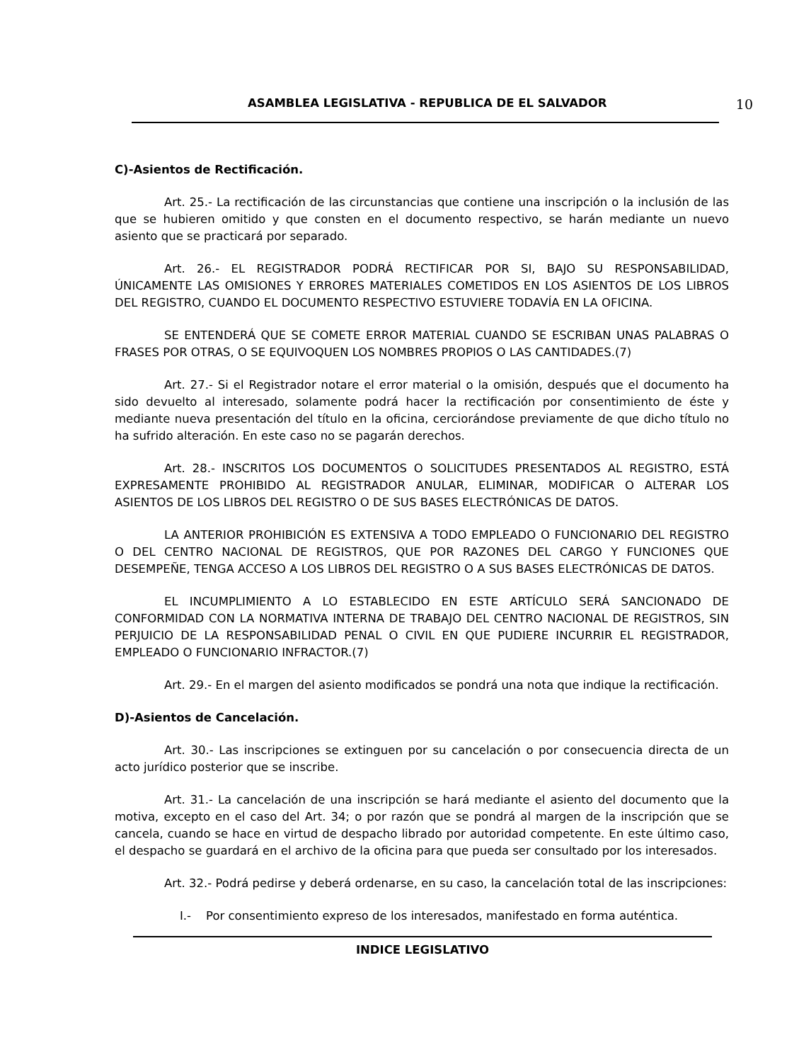ASAMBLEA LEGISLATIVA - REPUBLICA DE EL SALVADOR 10
C)-Asientos de Rectificación.
Art. 25.- La rectificación de las circunstancias que contiene una inscripción o la inclusión de las que se hubieren omitido y que consten en el documento respectivo, se harán mediante un nuevo asiento que se practicará por separado.
Art. 26.- EL REGISTRADOR PODRÁ RECTIFICAR POR SI, BAJO SU RESPONSABILIDAD, ÚNICAMENTE LAS OMISIONES Y ERRORES MATERIALES COMETIDOS EN LOS ASIENTOS DE LOS LIBROS DEL REGISTRO, CUANDO EL DOCUMENTO RESPECTIVO ESTUVIERE TODAVÍA EN LA OFICINA.
SE ENTENDERÁ QUE SE COMETE ERROR MATERIAL CUANDO SE ESCRIBAN UNAS PALABRAS O FRASES POR OTRAS, O SE EQUIVOQUEN LOS NOMBRES PROPIOS O LAS CANTIDADES.(7)
Art. 27.- Si el Registrador notare el error material o la omisión, después que el documento ha sido devuelto al interesado, solamente podrá hacer la rectificación por consentimiento de éste y mediante nueva presentación del título en la oficina, cerciorándose previamente de que dicho título no ha sufrido alteración. En este caso no se pagarán derechos.
Art. 28.- INSCRITOS LOS DOCUMENTOS O SOLICITUDES PRESENTADOS AL REGISTRO, ESTÁ EXPRESAMENTE PROHIBIDO AL REGISTRADOR ANULAR, ELIMINAR, MODIFICAR O ALTERAR LOS ASIENTOS DE LOS LIBROS DEL REGISTRO O DE SUS BASES ELECTRÓNICAS DE DATOS.
LA ANTERIOR PROHIBICIÓN ES EXTENSIVA A TODO EMPLEADO O FUNCIONARIO DEL REGISTRO O DEL CENTRO NACIONAL DE REGISTROS, QUE POR RAZONES DEL CARGO Y FUNCIONES QUE DESEMPEÑE, TENGA ACCESO A LOS LIBROS DEL REGISTRO O A SUS BASES ELECTRÓNICAS DE DATOS.
EL INCUMPLIMIENTO A LO ESTABLECIDO EN ESTE ARTÍCULO SERÁ SANCIONADO DE CONFORMIDAD CON LA NORMATIVA INTERNA DE TRABAJO DEL CENTRO NACIONAL DE REGISTROS, SIN PERJUICIO DE LA RESPONSABILIDAD PENAL O CIVIL EN QUE PUDIERE INCURRIR EL REGISTRADOR, EMPLEADO O FUNCIONARIO INFRACTOR.(7)
Art. 29.- En el margen del asiento modificados se pondrá una nota que indique la rectificación.
D)-Asientos de Cancelación.
Art. 30.- Las inscripciones se extinguen por su cancelación o por consecuencia directa de un acto jurídico posterior que se inscribe.
Art. 31.- La cancelación de una inscripción se hará mediante el asiento del documento que la motiva, excepto en el caso del Art. 34; o por razón que se pondrá al margen de la inscripción que se cancela, cuando se hace en virtud de despacho librado por autoridad competente. En este último caso, el despacho se guardará en el archivo de la oficina para que pueda ser consultado por los interesados.
Art. 32.- Podrá pedirse y deberá ordenarse, en su caso, la cancelación total de las inscripciones:
I.- Por consentimiento expreso de los interesados, manifestado en forma auténtica.
INDICE LEGISLATIVO